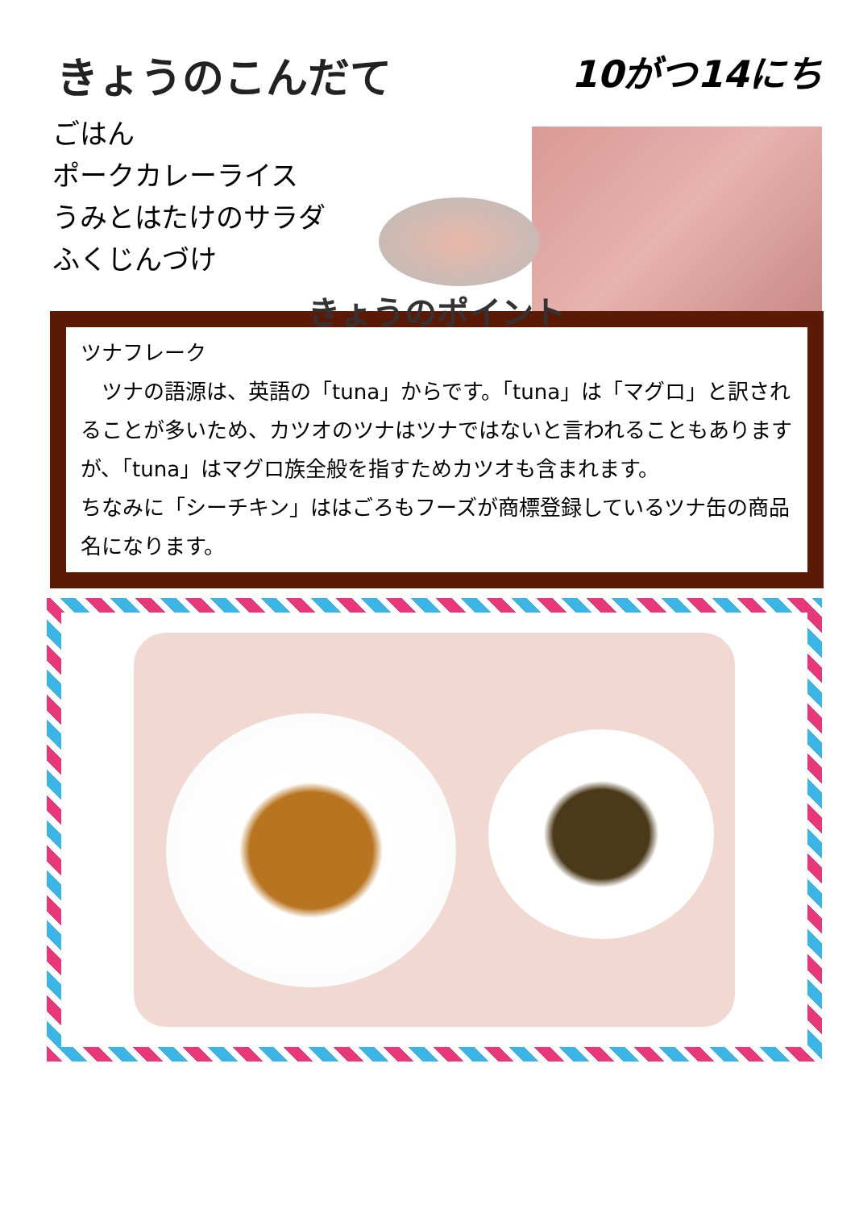きょうのこんだて 10がつ14にち
ごはん
ポークカレーライス
うみとはたけのサラダ
ふくじんづけ
きょうのポイント
ツナフレーク
　ツナの語源は、英語の「tuna」からです。「tuna」は「マグロ」と訳されることが多いため、カツオのツナはツナではないと言われることもありますが、「tuna」はマグロ族全般を指すためカツオも含まれます。
ちなみに「シーチキン」ははごろもフーズが商標登録しているツナ缶の商品名になります。